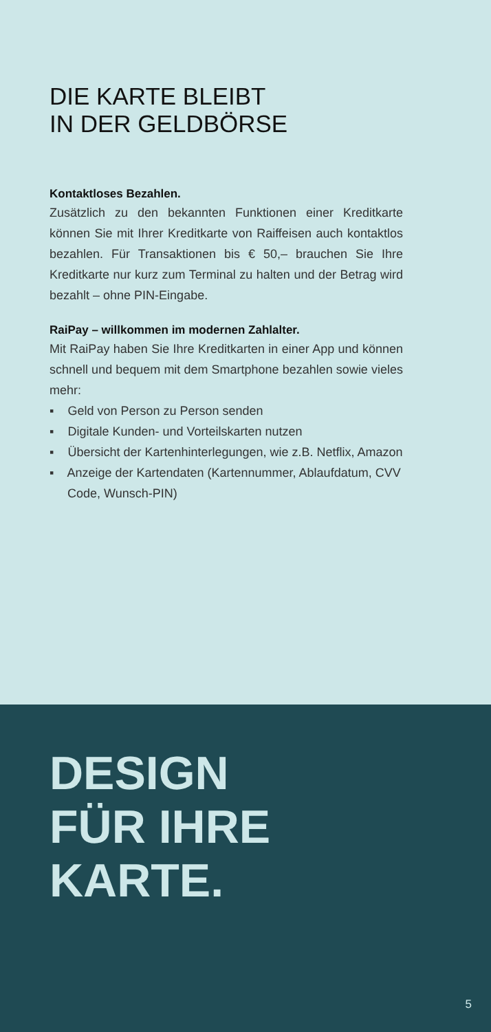DIE KARTE BLEIBT
IN DER GELDBÖRSE
Kontaktloses Bezahlen.
Zusätzlich zu den bekannten Funktionen einer Kreditkarte können Sie mit Ihrer Kreditkarte von Raiffeisen auch kontaktlos bezahlen. Für Transaktionen bis € 50,– brauchen Sie Ihre Kreditkarte nur kurz zum Terminal zu halten und der Betrag wird bezahlt – ohne PIN-Eingabe.
RaiPay – willkommen im modernen Zahlalter.
Mit RaiPay haben Sie Ihre Kreditkarten in einer App und können schnell und bequem mit dem Smartphone bezahlen sowie vieles mehr:
▪ Geld von Person zu Person senden
▪ Digitale Kunden- und Vorteilskarten nutzen
▪ Übersicht der Kartenhinterlegungen, wie z.B. Netflix, Amazon
▪ Anzeige der Kartendaten (Kartennummer, Ablaufdatum, CVV Code, Wunsch-PIN)
DESIGN
FÜR IHRE
KARTE.
5